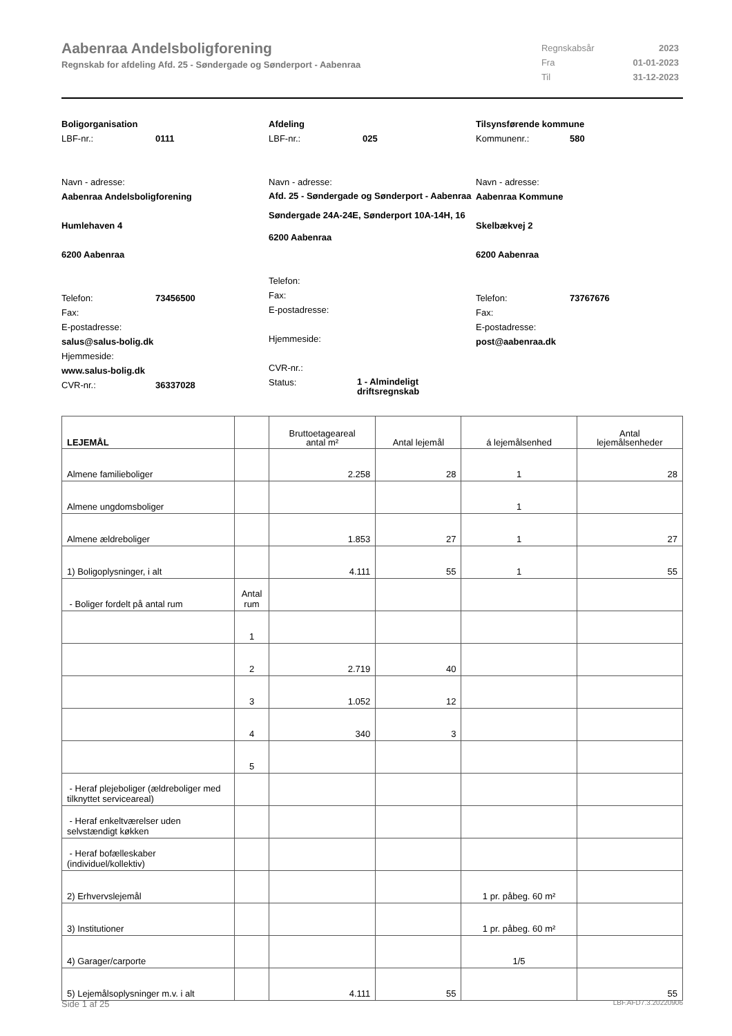Aabenraa Andelsboligforening
Regnskab for afdeling Afd. 25 - Søndergade og Sønderport - Aabenraa
| Regnskabsår | 2023 |
| Fra | 01-01-2023 |
| Til | 31-12-2023 |
Boligorganisation
LBF-nr.: 0111
Navn - adresse:
Aabenraa Andelsboligforening
Humlehaven 4
6200 Aabenraa
Telefon: 73456500
Fax:
E-postadresse:
salus@salus-bolig.dk
Hjemmeside:
www.salus-bolig.dk
CVR-nr.: 36337028
Afdeling
LBF-nr.: 025
Navn - adresse:
Afd. 25 - Søndergade og Sønderport - Aabenraa
Søndergade 24A-24E, Sønderport 10A-14H, 16
6200 Aabenraa
Telefon:
Fax:
E-postadresse:
Hjemmeside:
CVR-nr.:
Status: 1 - Almindeligt driftsregnskab
Tilsynsførende kommune
Kommunenr.: 580
Navn - adresse:
Aabenraa Kommune
Skelbækvej 2
6200 Aabenraa
Telefon: 73767676
Fax:
E-postadresse:
post@aabenraa.dk
| LEJEMÅL | | Bruttoetageareal antal m² | Antal lejemål | á lejemålsenhed | Antal lejemålsenheder |
| --- | --- | --- | --- | --- | --- |
| Almene familieboliger | | 2.258 | 28 | 1 | 28 |
| Almene ungdomsboliger | | | | 1 | |
| Almene ældreboliger | | 1.853 | 27 | 1 | 27 |
| 1) Boligoplysninger, i alt | | 4.111 | 55 | 1 | 55 |
| - Boliger fordelt på antal rum | Antal rum | | | | |
| | 1 | | | | |
| | 2 | 2.719 | 40 | | |
| | 3 | 1.052 | 12 | | |
| | 4 | 340 | 3 | | |
| | 5 | | | | |
| - Heraf plejeboliger (ældreboliger med tilknyttet serviceareal) | | | | | |
| - Heraf enkeltværelser uden selvstændigt køkken | | | | | |
| - Heraf bofælleskaber (individuel/kollektiv) | | | | | |
| 2) Erhvervslejemål | | | | 1 pr. påbeg. 60 m² | |
| 3) Institutioner | | | | 1 pr. påbeg. 60 m² | |
| 4) Garager/carporte | | | | 1/5 | |
| 5) Lejemålsoplysninger m.v. i alt | | 4.111 | 55 | | 55 |
Side 1 af 25 LBF.AFD7.3.20220906